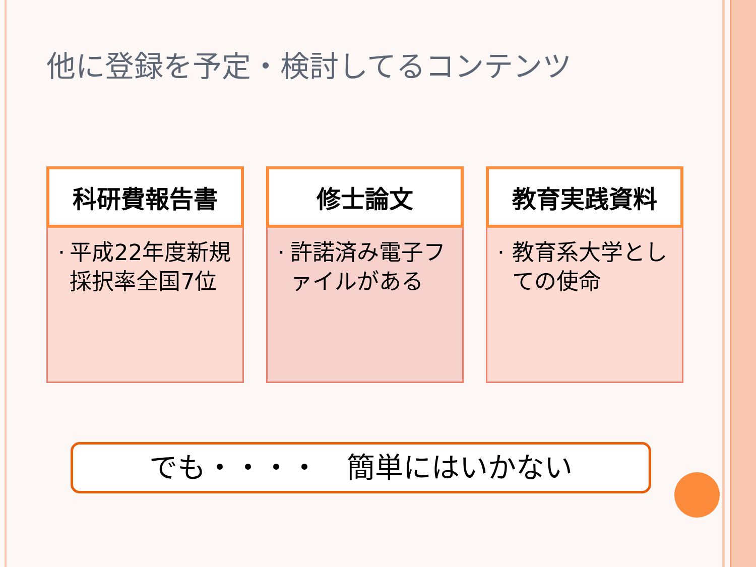他に登録を予定・検討してるコンテンツ
科研費報告書
· 平成22年度新規採択率全国7位
修士論文
· 許諾済み電子ファイルがある
教育実践資料
· 教育系大学としての使命
でも・・・・　簡単にはいかない